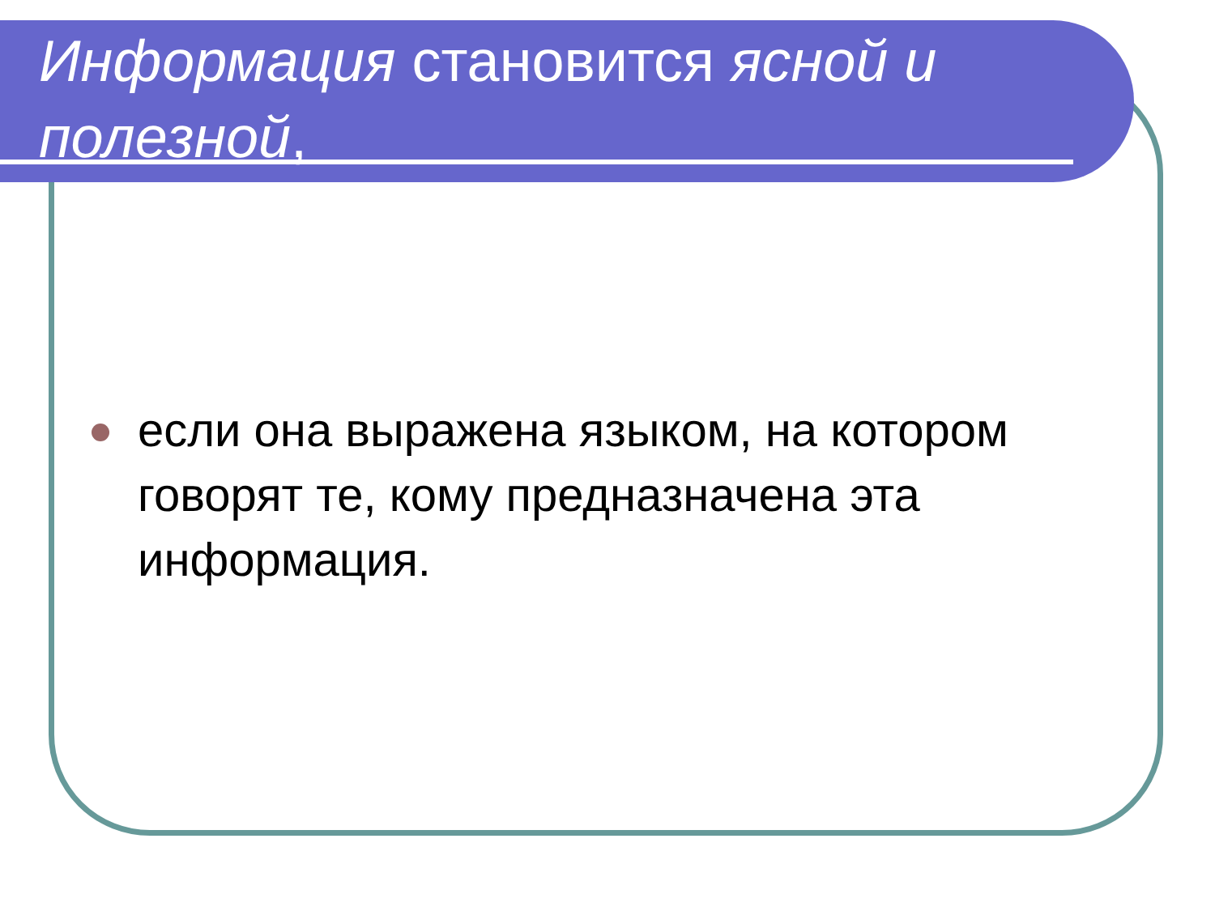Информация становится ясной и полезной,
если она выражена языком, на котором говорят те, кому предназначена эта информация.